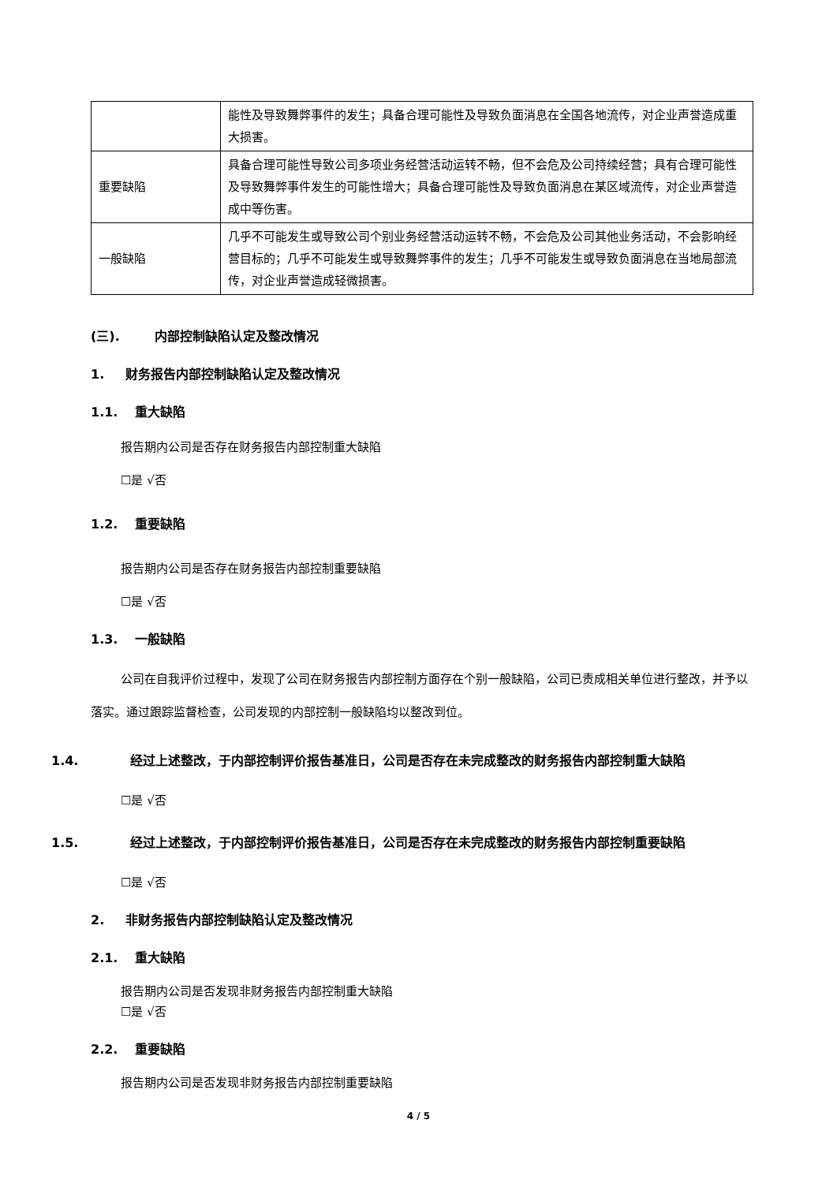| | 能性及导致舞弊事件的发生；具备合理可能性及导致负面消息在全国各地流传，对企业声誉造成重大损害。 |
| 重要缺陷 | 具备合理可能性导致公司多项业务经营活动运转不畅，但不会危及公司持续经营；具有合理可能性及导致舞弊事件发生的可能性增大；具备合理可能性及导致负面消息在某区域流传，对企业声誉造成中等伤害。 |
| 一般缺陷 | 几乎不可能发生或导致公司个别业务经营活动运转不畅，不会危及公司其他业务活动，不会影响经营目标的；几乎不可能发生或导致舞弊事件的发生；几乎不可能发生或导致负面消息在当地局部流传，对企业声誉造成轻微损害。 |
(三). 内部控制缺陷认定及整改情况
1. 财务报告内部控制缺陷认定及整改情况
1.1. 重大缺陷
报告期内公司是否存在财务报告内部控制重大缺陷
☐是 √否
1.2. 重要缺陷
报告期内公司是否存在财务报告内部控制重要缺陷
☐是 √否
1.3. 一般缺陷
公司在自我评价过程中，发现了公司在财务报告内部控制方面存在个别一般缺陷，公司已责成相关单位进行整改，并予以落实。通过跟踪监督检查，公司发现的内部控制一般缺陷均以整改到位。
1.4. 经过上述整改，于内部控制评价报告基准日，公司是否存在未完成整改的财务报告内部控制重大缺陷
☐是 √否
1.5. 经过上述整改，于内部控制评价报告基准日，公司是否存在未完成整改的财务报告内部控制重要缺陷
☐是 √否
2. 非财务报告内部控制缺陷认定及整改情况
2.1. 重大缺陷
报告期内公司是否发现非财务报告内部控制重大缺陷
☐是 √否
2.2. 重要缺陷
报告期内公司是否发现非财务报告内部控制重要缺陷
4 / 5